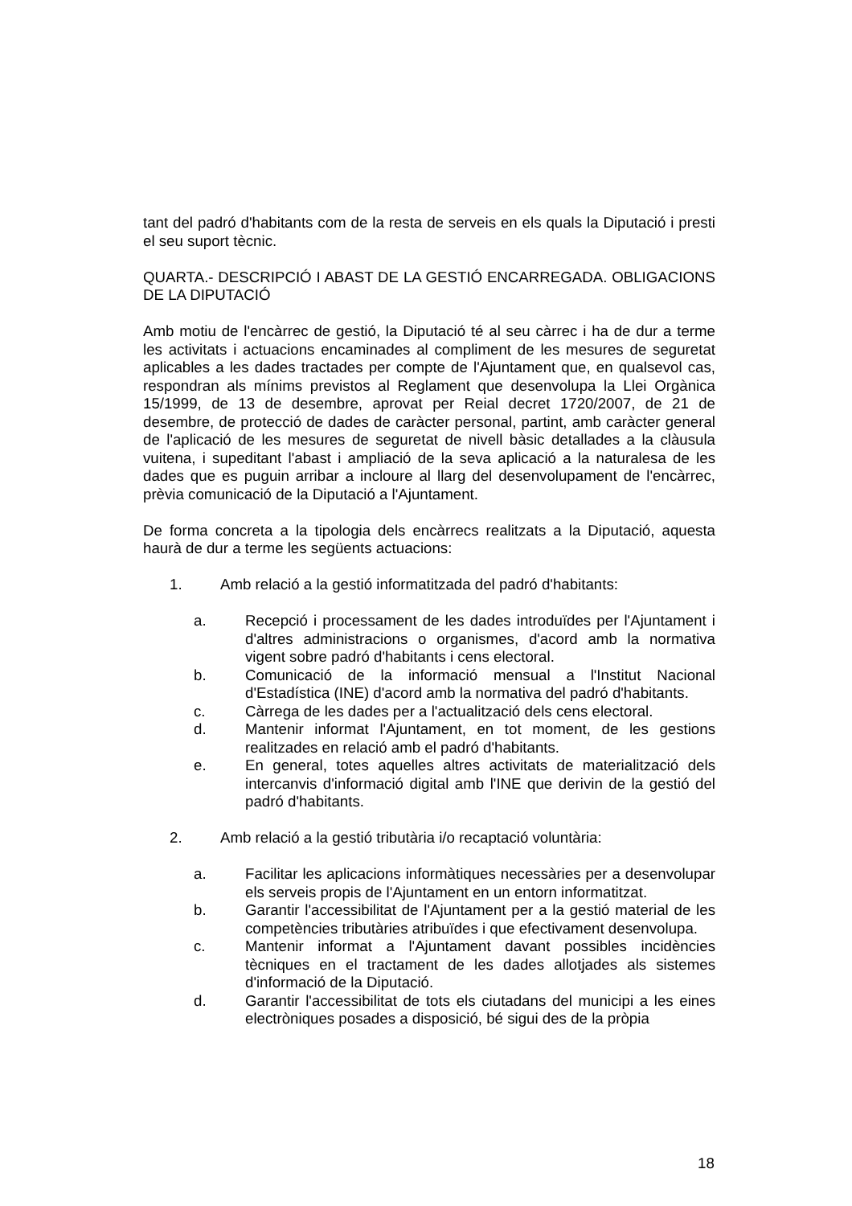tant del padró d'habitants com de la resta de serveis en els quals la Diputació i presti el seu suport tècnic.
QUARTA.- DESCRIPCIÓ I ABAST DE LA GESTIÓ ENCARREGADA. OBLIGACIONS DE LA DIPUTACIÓ
Amb motiu de l'encàrrec de gestió, la Diputació té al seu càrrec i ha de dur a terme les activitats i actuacions encaminades al compliment de les mesures de seguretat aplicables a les dades tractades per compte de l'Ajuntament que, en qualsevol cas, respondran als mínims previstos al Reglament que desenvolupa la Llei Orgànica 15/1999, de 13 de desembre, aprovat per Reial decret 1720/2007, de 21 de desembre, de protecció de dades de caràcter personal, partint, amb caràcter general de l'aplicació de les mesures de seguretat de nivell bàsic detallades a la clàusula vuitena, i supeditant l'abast i ampliació de la seva aplicació a la naturalesa de les dades que es puguin arribar a incloure al llarg del desenvolupament de l'encàrrec, prèvia comunicació de la Diputació a l'Ajuntament.
De forma concreta a la tipologia dels encàrrecs realitzats a la Diputació, aquesta haurà de dur a terme les següents actuacions:
1. Amb relació a la gestió informatitzada del padró d'habitants:
a. Recepció i processament de les dades introduïdes per l'Ajuntament i d'altres administracions o organismes, d'acord amb la normativa vigent sobre padró d'habitants i cens electoral.
b. Comunicació de la informació mensual a l'Institut Nacional d'Estadística (INE) d'acord amb la normativa del padró d'habitants.
c. Càrrega de les dades per a l'actualització dels cens electoral.
d. Mantenir informat l'Ajuntament, en tot moment, de les gestions realitzades en relació amb el padró d'habitants.
e. En general, totes aquelles altres activitats de materialització dels intercanvis d'informació digital amb l'INE que derivin de la gestió del padró d'habitants.
2. Amb relació a la gestió tributària i/o recaptació voluntària:
a. Facilitar les aplicacions informàtiques necessàries per a desenvolupar els serveis propis de l'Ajuntament en un entorn informatitzat.
b. Garantir l'accessibilitat de l'Ajuntament per a la gestió material de les competències tributàries atribuïdes i que efectivament desenvolupa.
c. Mantenir informat a l'Ajuntament davant possibles incidències tècniques en el tractament de les dades allotjades als sistemes d'informació de la Diputació.
d. Garantir l'accessibilitat de tots els ciutadans del municipi a les eines electròniques posades a disposició, bé sigui des de la pròpia
18